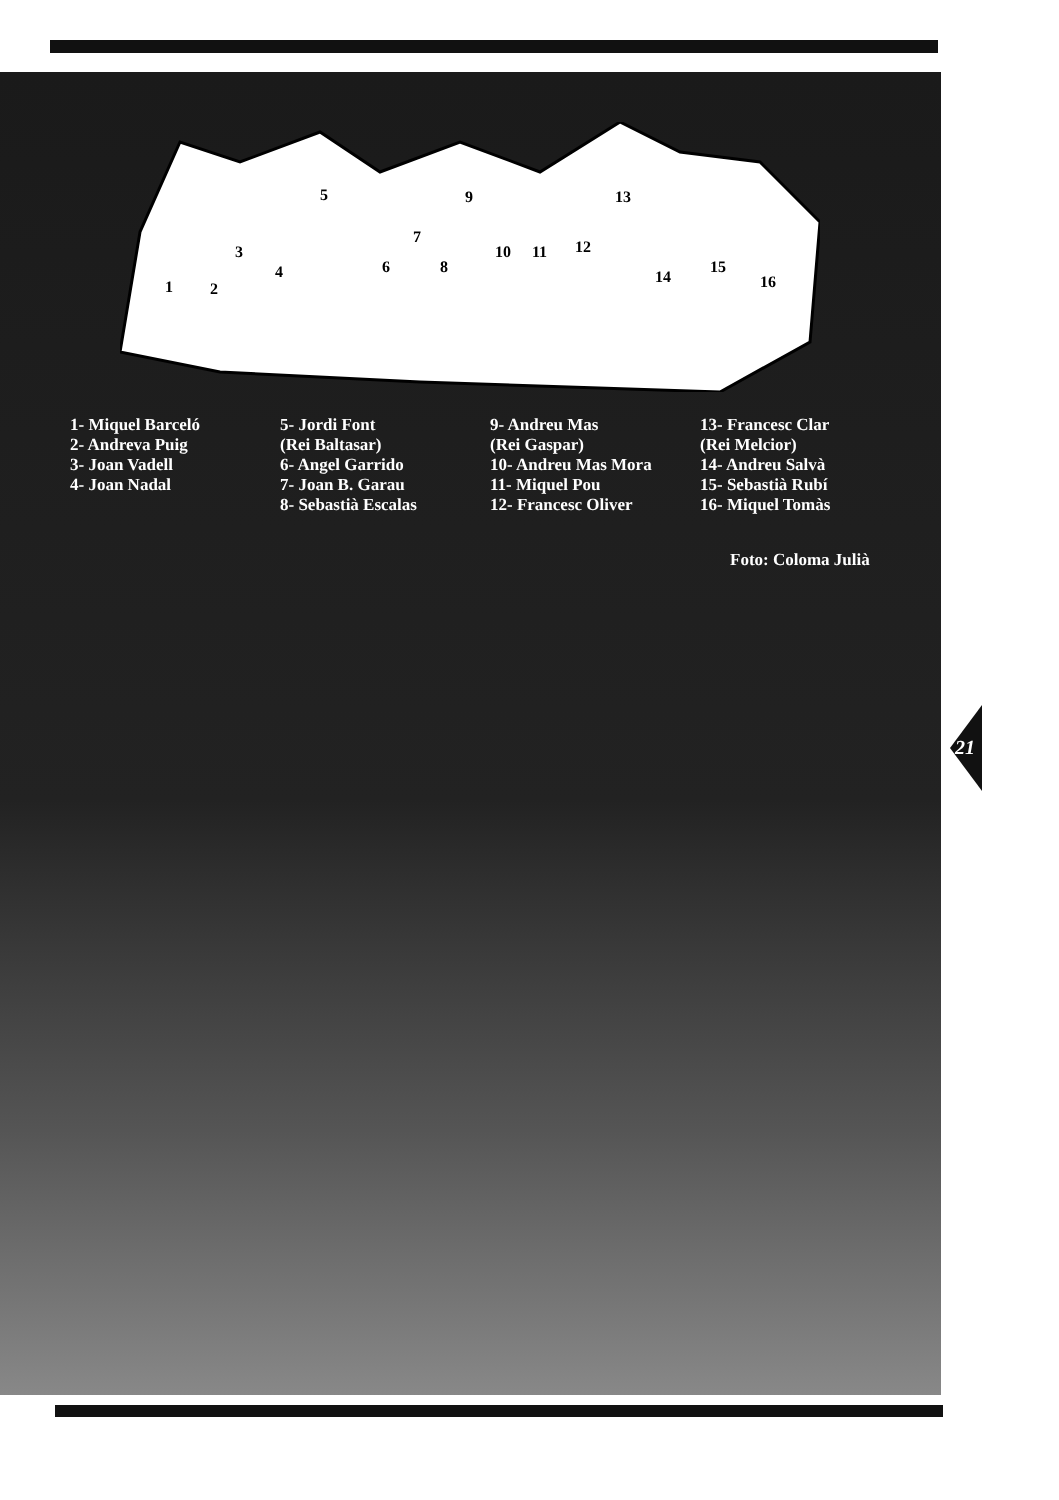1
2
3
4
5
6
7
8
9
10
11
12
13
14
15
16
1- Miquel Barceló
2- Andreva Puig
3- Joan Vadell
4- Joan Nadal
5- Jordi Font
(Rei Baltasar)
6- Angel Garrido
7- Joan B. Garau
8- Sebastià Escalas
9- Andreu Mas
(Rei Gaspar)
10- Andreu Mas Mora
11- Miquel Pou
12- Francesc Oliver
13- Francesc Clar
(Rei Melcior)
14- Andreu Salvà
15- Sebastià Rubí
16- Miquel Tomàs
Foto: Coloma Julià
21